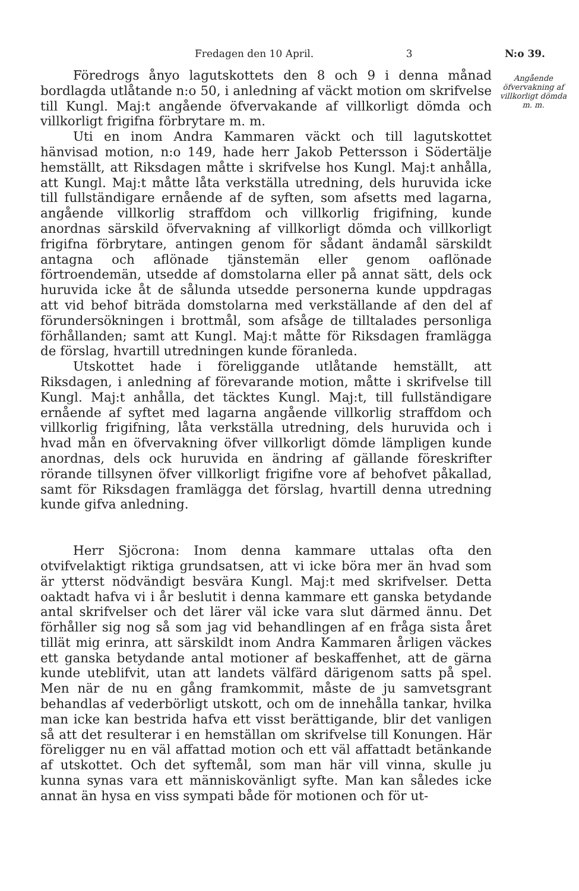Fredagen den 10 April. 3 N:o 39.
Angående öfvervakning af villkorligt dömda m. m.
Föredrogs ånyo lagutskottets den 8 och 9 i denna månad bordlagda utlåtande n:o 50, i anledning af väckt motion om skrifvelse till Kungl. Maj:t angående öfvervakande af villkorligt dömda och villkorligt frigifna förbrytare m. m.
Uti en inom Andra Kammaren väckt och till lagutskottet hänvisad motion, n:o 149, hade herr Jakob Pettersson i Södertälje hemställt, att Riksdagen måtte i skrifvelse hos Kungl. Maj:t anhålla, att Kungl. Maj:t måtte låta verkställa utredning, dels huruvida icke till fullständigare ernående af de syften, som afsetts med lagarna, angående villkorlig straffdom och villkorlig frigifning, kunde anordnas särskild öfvervakning af villkorligt dömda och villkorligt frigifna förbrytare, antingen genom för sådant ändamål särskildt antagna och aflönade tjänstemän eller genom oaflönade förtroendemän, utsedde af domstolarna eller på annat sätt, dels ock huruvida icke åt de sålunda utsedde personerna kunde uppdragas att vid behof biträda domstolarna med verkställande af den del af förundersökningen i brottmål, som afsåge de tilltalades personliga förhållanden; samt att Kungl. Maj:t måtte för Riksdagen framlägga de förslag, hvartill utredningen kunde föranleda.
Utskottet hade i föreliggande utlåtande hemställt, att Riksdagen, i anledning af förevarande motion, måtte i skrifvelse till Kungl. Maj:t anhålla, det täcktes Kungl. Maj:t, till fullständigare ernående af syftet med lagarna angående villkorlig straffdom och villkorlig frigifning, låta verkställa utredning, dels huruvida och i hvad mån en öfvervakning öfver villkorligt dömde lämpligen kunde anordnas, dels ock huruvida en ändring af gällande föreskrifter rörande tillsynen öfver villkorligt frigifne vore af behofvet påkallad, samt för Riksdagen framlägga det förslag, hvartill denna utredning kunde gifva anledning.
Herr Sjöcrona: Inom denna kammare uttalas ofta den otvifvelaktigt riktiga grundsatsen, att vi icke böra mer än hvad som är ytterst nödvändigt besvära Kungl. Maj:t med skrifvelser. Detta oaktadt hafva vi i år beslutit i denna kammare ett ganska betydande antal skrifvelser och det lärer väl icke vara slut därmed ännu. Det förhåller sig nog så som jag vid behandlingen af en fråga sista året tillät mig erinra, att särskildt inom Andra Kammaren årligen väckes ett ganska betydande antal motioner af beskaffenhet, att de gärna kunde uteblifvit, utan att landets välfärd därigenom satts på spel. Men när de nu en gång framkommit, måste de ju samvetsgrant behandlas af vederbörligt utskott, och om de innehålla tankar, hvilka man icke kan bestrida hafva ett visst berättigande, blir det vanligen så att det resulterar i en hemställan om skrifvelse till Konungen. Här föreligger nu en väl affattad motion och ett väl affattadt betänkande af utskottet. Och det syftemål, som man här vill vinna, skulle ju kunna synas vara ett människovänligt syfte. Man kan således icke annat än hysa en viss sympati både för motionen och för ut-